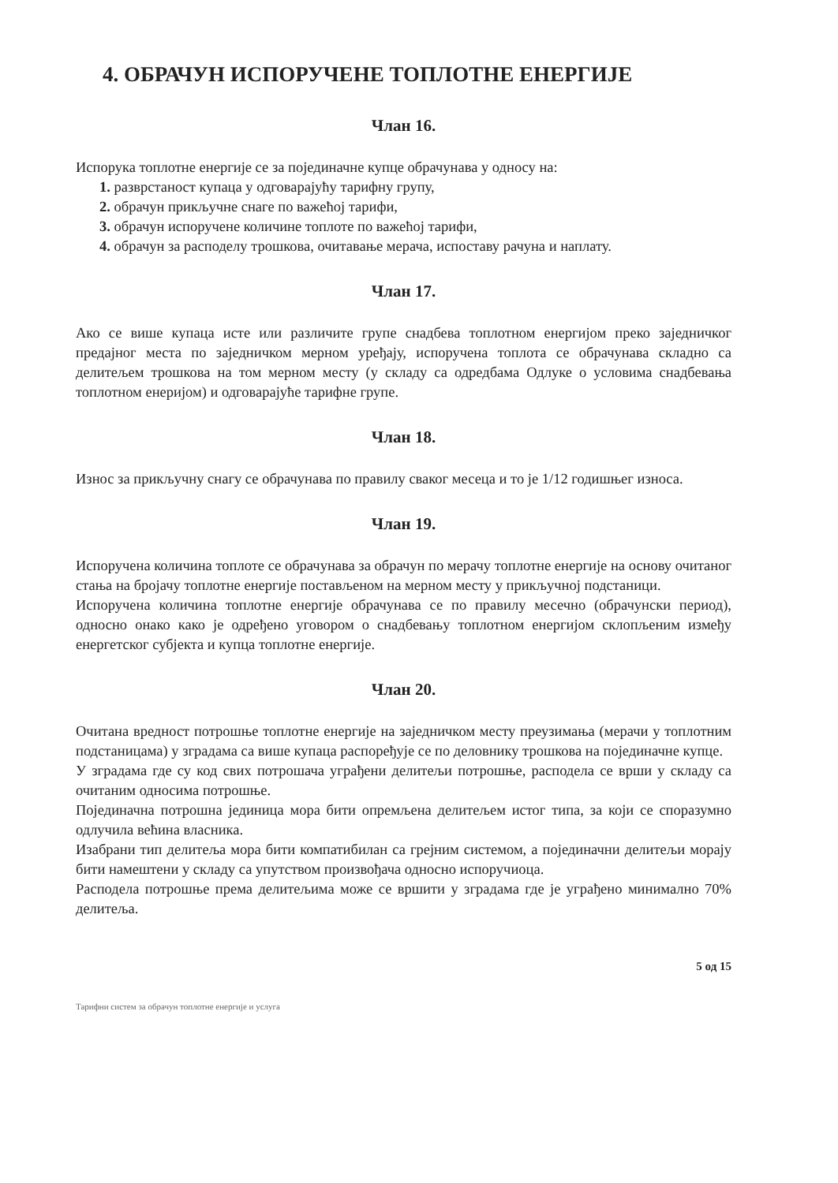4. ОБРАЧУН ИСПОРУЧЕНЕ ТОПЛОТНЕ ЕНЕРГИЈЕ
Члан 16.
Испорука топлотне енергије се за појединачне купце обрачунава у односу на:
1. разврстаност купаца у одговарајућу тарифну групу,
2. обрачун прикључне снаге по важећој тарифи,
3. обрачун испоручене количине топлоте по важећој тарифи,
4. обрачун за расподелу трошкова, очитавање мерача, испоставу рачуна и наплату.
Члан 17.
Ако се више купаца исте или различите групе снадбева топлотном енергијом преко заједничког предајног места по заједничком мерном уређају, испоручена топлота се обрачунава складно са делитељем трошкова на том мерном месту (у складу са одредбама Одлуке о условима снадбевања топлотном енеријом) и одговарајуће тарифне групе.
Члан 18.
Износ за прикључну снагу се обрачунава по правилу сваког месеца и то је 1/12 годишњег износа.
Члан 19.
Испоручена количина топлоте се обрачунава за обрачун по мерачу топлотне енергије на основу очитаног стања на бројачу топлотне енергије постављеном на мерном месту у прикључној подстаници.
Испоручена количина топлотне енергије обрачунава се по правилу месечно (обрачунски период), односно онако како је одређено уговором о снадбевању топлотном енергијом склопљеним између енергетског субјекта и купца топлотне енергије.
Члан 20.
Очитана вредност потрошње топлотне енергије на заједничком месту преузимања (мерачи у топлотним подстаницама) у зградама са више купаца распоређује се по деловнику трошкова на појединачне купце.
У зградама где су код свих потрошача уграђени делитељи потрошње, расподела се врши у складу са очитаним односима потрошње.
Појединачна потрошна јединица мора бити опремљена делитељем истог типа, за који се споразумно одлучила већина власника.
Изабрани тип делитеља мора бити компатибилан са грејним системом, а појединачни делитељи морају бити намештени у складу са упутством произвођача односно испоручиоца.
Расподела потрошње према делитељима може се вршити у зградама где је уграђено минимално 70% делитеља.
5 од 15
Тарифни систем за обрачун топлотне енергије и услуга